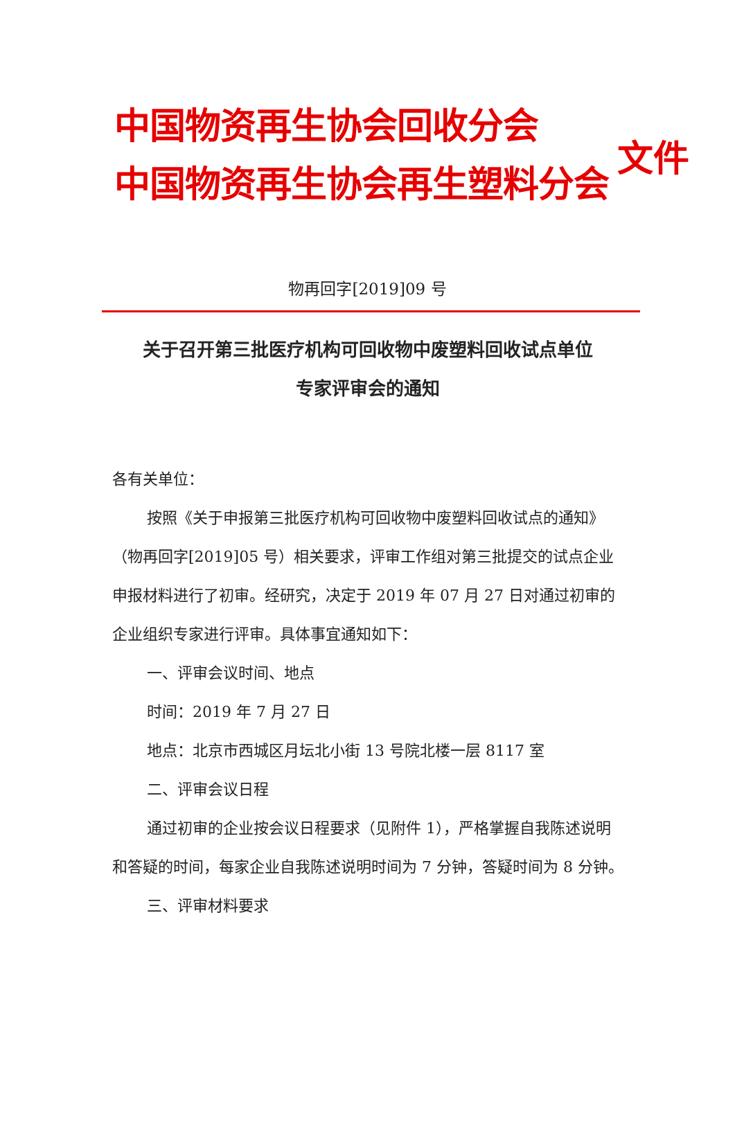中国物资再生协会回收分会
中国物资再生协会再生塑料分会
文件
物再回字[2019]09 号
关于召开第三批医疗机构可回收物中废塑料回收试点单位
专家评审会的通知
各有关单位：
按照《关于申报第三批医疗机构可回收物中废塑料回收试点的通知》（物再回字[2019]05 号）相关要求，评审工作组对第三批提交的试点企业申报材料进行了初审。经研究，决定于 2019 年 07 月 27 日对通过初审的企业组织专家进行评审。具体事宜通知如下：
一、评审会议时间、地点
时间：2019 年 7 月 27 日
地点：北京市西城区月坛北小街 13 号院北楼一层 8117 室
二、评审会议日程
通过初审的企业按会议日程要求（见附件 1），严格掌握自我陈述说明和答疑的时间，每家企业自我陈述说明时间为 7 分钟，答疑时间为 8 分钟。
三、评审材料要求